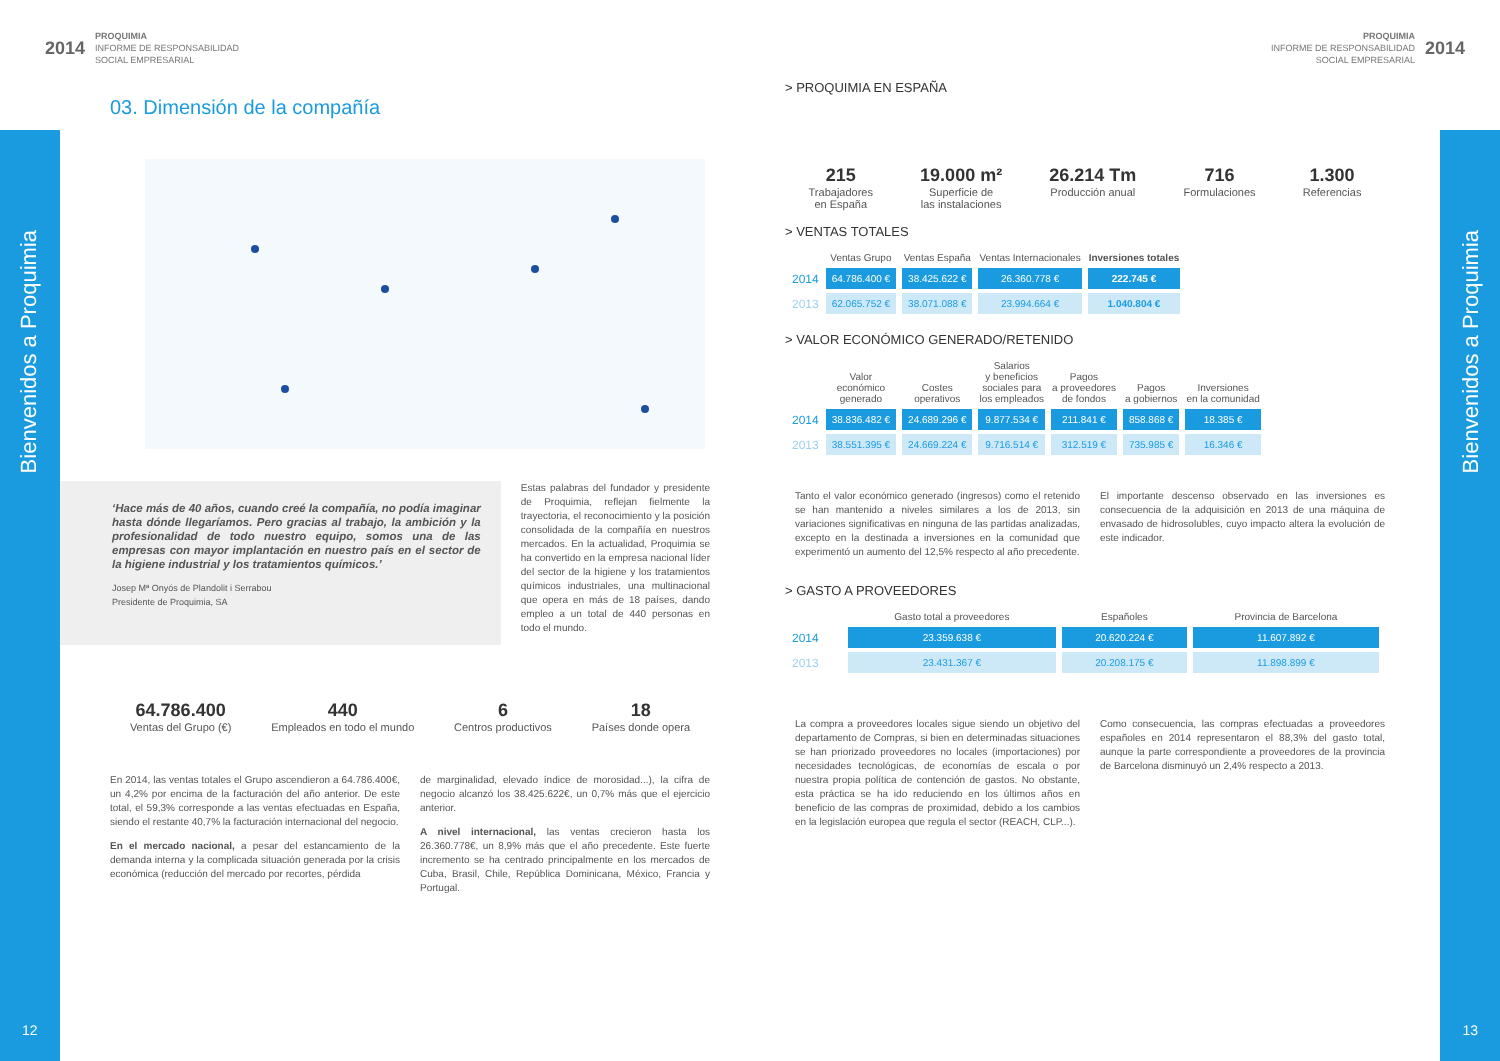Bienvenidos a Proquimia
Bienvenidos a Proquimia
12 13
2014 PROQUIMIA
INFORME DE RESPONSABILIDAD
SOCIAL EMPRESARIAL
03. Dimensión de la compañía
‘Hace más de 40 años, cuando creé la compañía, no podía imaginar hasta dónde llegaríamos. Pero gracias al trabajo, la ambición y la profesionalidad de todo nuestro equipo, somos una de las empresas con mayor implantación en nuestro país en el sector de la higiene industrial y los tratamientos químicos.’
Josep Mª Onyós de Plandolit i Serrabou
Presidente de Proquimia, SA
Estas palabras del fundador y presidente de Proquimia, reflejan fielmente la trayectoria, el reconocimiento y la posición consolidada de la compañía en nuestros mercados. En la actualidad, Proquimia se ha convertido en la empresa nacional líder del sector de la higiene y los tratamientos químicos industriales, una multinacional que opera en más de 18 países, dando empleo a un total de 440 personas en todo el mundo.
64.786.400
Ventas del Grupo (€)
440
Empleados en todo el mundo
6
Centros productivos
18
Países donde opera
En 2014, las ventas totales el Grupo ascendieron a 64.786.400€, un 4,2% por encima de la facturación del año anterior. De este total, el 59,3% corresponde a las ventas efectuadas en España, siendo el restante 40,7% la facturación internacional del negocio.
En el mercado nacional, a pesar del estancamiento de la demanda interna y la complicada situación generada por la crisis económica (reducción del mercado por recortes, pérdida
de marginalidad, elevado índice de morosidad...), la cifra de negocio alcanzó los 38.425.622€, un 0,7% más que el ejercicio anterior.
A nivel internacional, las ventas crecieron hasta los 26.360.778€, un 8,9% más que el año precedente. Este fuerte incremento se ha centrado principalmente en los mercados de Cuba, Brasil, Chile, República Dominicana, México, Francia y Portugal.
PROQUIMIA
INFORME DE RESPONSABILIDAD
SOCIAL EMPRESARIAL 2014
> PROQUIMIA EN ESPAÑA
215
Trabajadores
en España
19.000 m²
Superficie de
las instalaciones
26.214 Tm
Producción anual
716
Formulaciones
1.300
Referencias
> VENTAS TOTALES
| | Ventas Grupo | Ventas España | Ventas Internacionales | Inversiones totales |
| --- | --- | --- | --- | --- |
| 2014 | 64.786.400 € | 38.425.622 € | 26.360.778 € | 222.745 € |
| 2013 | 62.065.752 € | 38.071.088 € | 23.994.664 € | 1.040.804 € |
> VALOR ECONÓMICO GENERADO/RETENIDO
| | Valor económico generado | Costes operativos | Salarios y beneficios sociales para los empleados | Pagos a proveedores de fondos | Pagos a gobiernos | Inversiones en la comunidad |
| --- | --- | --- | --- | --- | --- | --- |
| 2014 | 38.836.482 € | 24.689.296 € | 9.877.534 € | 211.841 € | 858.868 € | 18.385 € |
| 2013 | 38.551.395 € | 24.669.224 € | 9.716.514 € | 312.519 € | 735.985 € | 16.346 € |
Tanto el valor económico generado (ingresos) como el retenido se han mantenido a niveles similares a los de 2013, sin variaciones significativas en ninguna de las partidas analizadas, excepto en la destinada a inversiones en la comunidad que experimentó un aumento del 12,5% respecto al año precedente.
El importante descenso observado en las inversiones es consecuencia de la adquisición en 2013 de una máquina de envasado de hidrosolubles, cuyo impacto altera la evolución de este indicador.
> GASTO A PROVEEDORES
| | Gasto total a proveedores | Españoles | Provincia de Barcelona |
| --- | --- | --- | --- |
| 2014 | 23.359.638 € | 20.620.224 € | 11.607.892 € |
| 2013 | 23.431.367 € | 20.208.175 € | 11.898.899 € |
La compra a proveedores locales sigue siendo un objetivo del departamento de Compras, si bien en determinadas situaciones se han priorizado proveedores no locales (importaciones) por necesidades tecnológicas, de economías de escala o por nuestra propia política de contención de gastos. No obstante, esta práctica se ha ido reduciendo en los últimos años en beneficio de las compras de proximidad, debido a los cambios en la legislación europea que regula el sector (REACH, CLP...).
Como consecuencia, las compras efectuadas a proveedores españoles en 2014 representaron el 88,3% del gasto total, aunque la parte correspondiente a proveedores de la provincia de Barcelona disminuyó un 2,4% respecto a 2013.